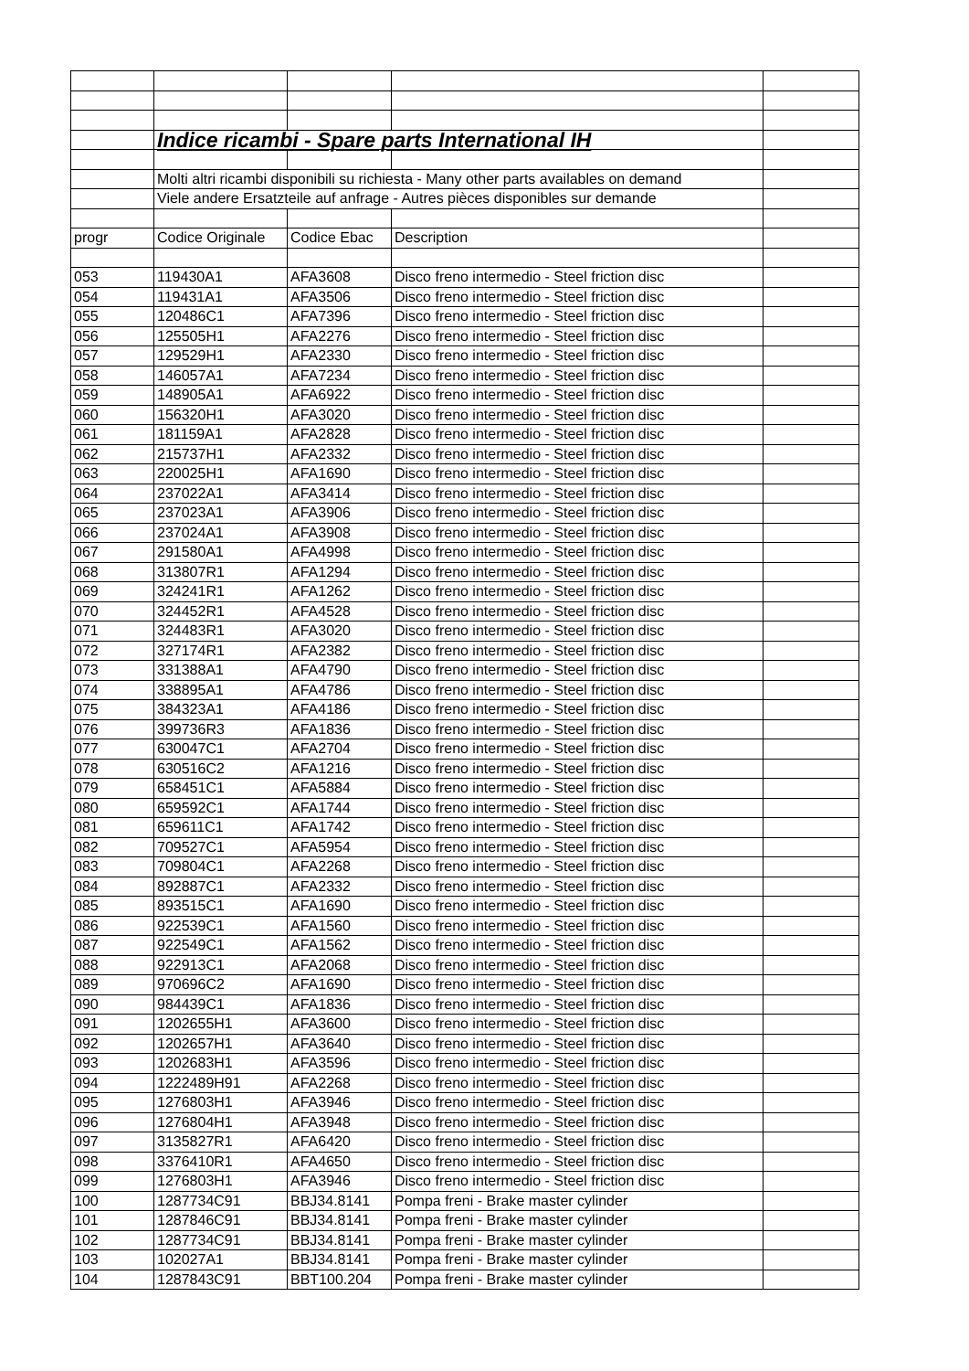| | Indice ricambi - Spare parts International IH | | | |
| | Molti altri ricambi disponibili su richiesta - Many other parts availables on demand | | | |
| | Viele andere Ersatzteile auf anfrage - Autres pièces disponibles sur demande | | | |
| progr | Codice Originale | Codice Ebac | Description | |
| 053 | 119430A1 | AFA3608 | Disco freno intermedio - Steel friction disc | |
| 054 | 119431A1 | AFA3506 | Disco freno intermedio - Steel friction disc | |
| 055 | 120486C1 | AFA7396 | Disco freno intermedio - Steel friction disc | |
| 056 | 125505H1 | AFA2276 | Disco freno intermedio - Steel friction disc | |
| 057 | 129529H1 | AFA2330 | Disco freno intermedio - Steel friction disc | |
| 058 | 146057A1 | AFA7234 | Disco freno intermedio - Steel friction disc | |
| 059 | 148905A1 | AFA6922 | Disco freno intermedio - Steel friction disc | |
| 060 | 156320H1 | AFA3020 | Disco freno intermedio - Steel friction disc | |
| 061 | 181159A1 | AFA2828 | Disco freno intermedio - Steel friction disc | |
| 062 | 215737H1 | AFA2332 | Disco freno intermedio - Steel friction disc | |
| 063 | 220025H1 | AFA1690 | Disco freno intermedio - Steel friction disc | |
| 064 | 237022A1 | AFA3414 | Disco freno intermedio - Steel friction disc | |
| 065 | 237023A1 | AFA3906 | Disco freno intermedio - Steel friction disc | |
| 066 | 237024A1 | AFA3908 | Disco freno intermedio - Steel friction disc | |
| 067 | 291580A1 | AFA4998 | Disco freno intermedio - Steel friction disc | |
| 068 | 313807R1 | AFA1294 | Disco freno intermedio - Steel friction disc | |
| 069 | 324241R1 | AFA1262 | Disco freno intermedio - Steel friction disc | |
| 070 | 324452R1 | AFA4528 | Disco freno intermedio - Steel friction disc | |
| 071 | 324483R1 | AFA3020 | Disco freno intermedio - Steel friction disc | |
| 072 | 327174R1 | AFA2382 | Disco freno intermedio - Steel friction disc | |
| 073 | 331388A1 | AFA4790 | Disco freno intermedio - Steel friction disc | |
| 074 | 338895A1 | AFA4786 | Disco freno intermedio - Steel friction disc | |
| 075 | 384323A1 | AFA4186 | Disco freno intermedio - Steel friction disc | |
| 076 | 399736R3 | AFA1836 | Disco freno intermedio - Steel friction disc | |
| 077 | 630047C1 | AFA2704 | Disco freno intermedio - Steel friction disc | |
| 078 | 630516C2 | AFA1216 | Disco freno intermedio - Steel friction disc | |
| 079 | 658451C1 | AFA5884 | Disco freno intermedio - Steel friction disc | |
| 080 | 659592C1 | AFA1744 | Disco freno intermedio - Steel friction disc | |
| 081 | 659611C1 | AFA1742 | Disco freno intermedio - Steel friction disc | |
| 082 | 709527C1 | AFA5954 | Disco freno intermedio - Steel friction disc | |
| 083 | 709804C1 | AFA2268 | Disco freno intermedio - Steel friction disc | |
| 084 | 892887C1 | AFA2332 | Disco freno intermedio - Steel friction disc | |
| 085 | 893515C1 | AFA1690 | Disco freno intermedio - Steel friction disc | |
| 086 | 922539C1 | AFA1560 | Disco freno intermedio - Steel friction disc | |
| 087 | 922549C1 | AFA1562 | Disco freno intermedio - Steel friction disc | |
| 088 | 922913C1 | AFA2068 | Disco freno intermedio - Steel friction disc | |
| 089 | 970696C2 | AFA1690 | Disco freno intermedio - Steel friction disc | |
| 090 | 984439C1 | AFA1836 | Disco freno intermedio - Steel friction disc | |
| 091 | 1202655H1 | AFA3600 | Disco freno intermedio - Steel friction disc | |
| 092 | 1202657H1 | AFA3640 | Disco freno intermedio - Steel friction disc | |
| 093 | 1202683H1 | AFA3596 | Disco freno intermedio - Steel friction disc | |
| 094 | 1222489H91 | AFA2268 | Disco freno intermedio - Steel friction disc | |
| 095 | 1276803H1 | AFA3946 | Disco freno intermedio - Steel friction disc | |
| 096 | 1276804H1 | AFA3948 | Disco freno intermedio - Steel friction disc | |
| 097 | 3135827R1 | AFA6420 | Disco freno intermedio - Steel friction disc | |
| 098 | 3376410R1 | AFA4650 | Disco freno intermedio - Steel friction disc | |
| 099 | 1276803H1 | AFA3946 | Disco freno intermedio - Steel friction disc | |
| 100 | 1287734C91 | BBJ34.8141 | Pompa freni - Brake master cylinder | |
| 101 | 1287846C91 | BBJ34.8141 | Pompa freni - Brake master cylinder | |
| 102 | 1287734C91 | BBJ34.8141 | Pompa freni - Brake master cylinder | |
| 103 | 102027A1 | BBJ34.8141 | Pompa freni - Brake master cylinder | |
| 104 | 1287843C91 | BBT100.204 | Pompa freni - Brake master cylinder | |